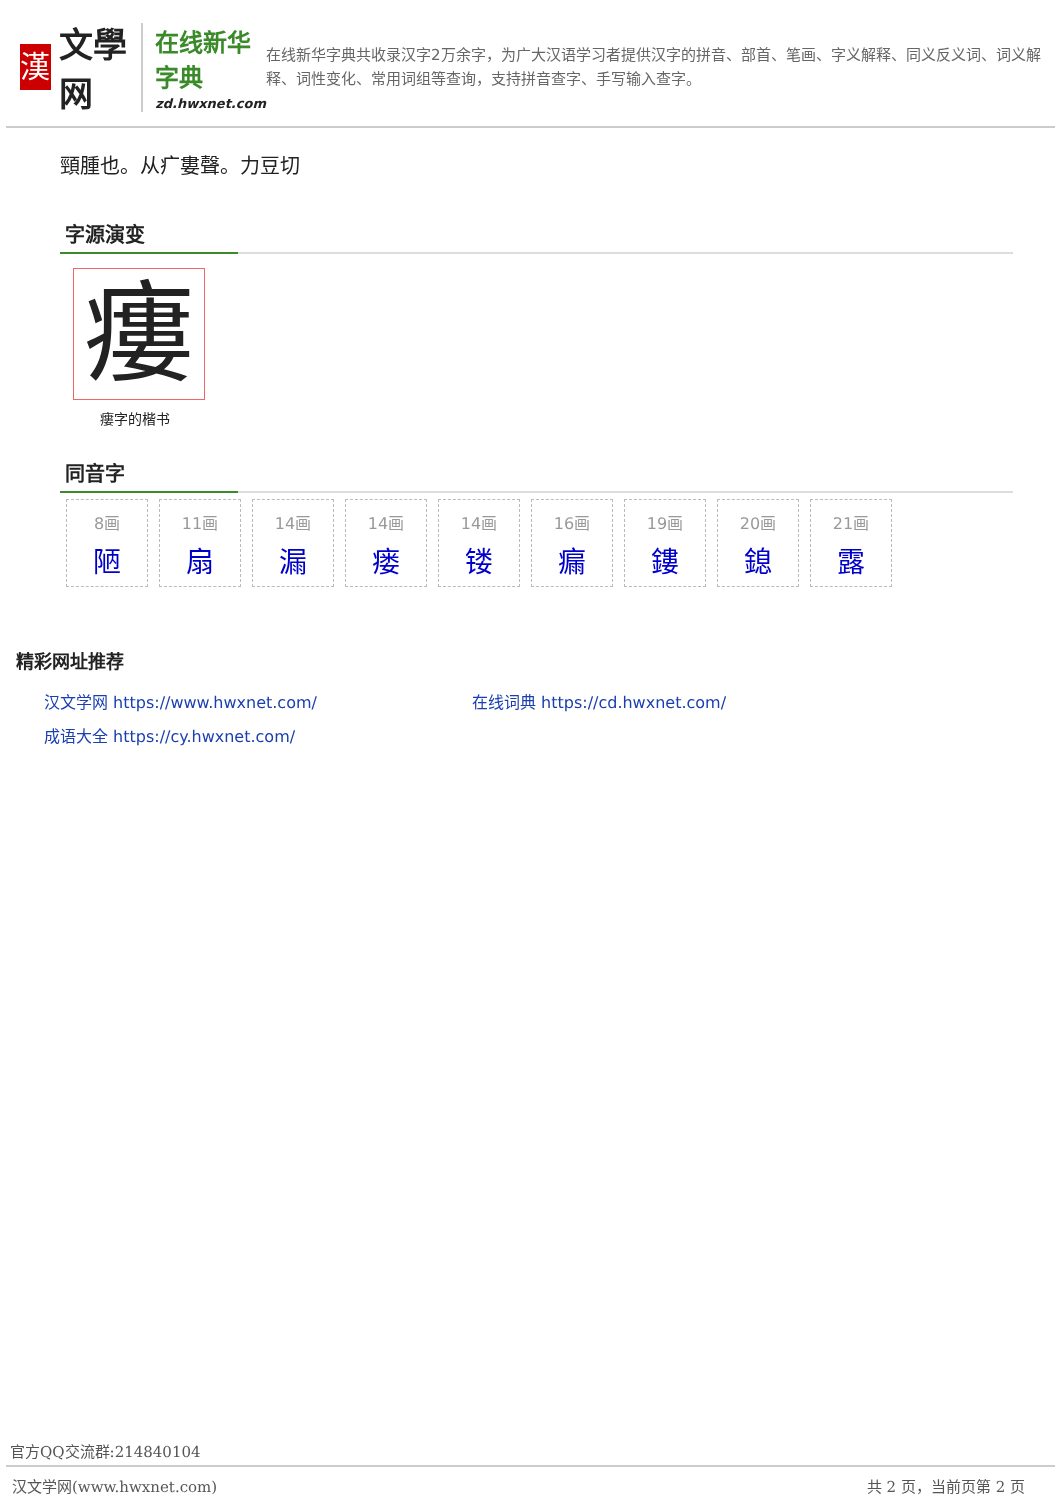漢
文學网
在线新华字典
zd.hwxnet.com
在线新华字典共收录汉字2万余字，为广大汉语学习者提供汉字的拼音、部首、笔画、字义解释、同义反义词、词义解释、词性变化、常用词组等查询，支持拼音查字、手写输入查字。
頸腫也。从疒婁聲。力豆切
字源演变
瘻
瘻字的楷书
同音字
8画
陋
11画
扇
14画
漏
14画
瘘
14画
镂
16画
瘺
19画
鏤
20画
鎴
21画
露
精彩网址推荐
汉文学网 https://www.hwxnet.com/
在线词典 https://cd.hwxnet.com/
成语大全 https://cy.hwxnet.com/
官方QQ交流群:214840104
汉文学网(www.hwxnet.com) 共 2 页，当前页第 2 页